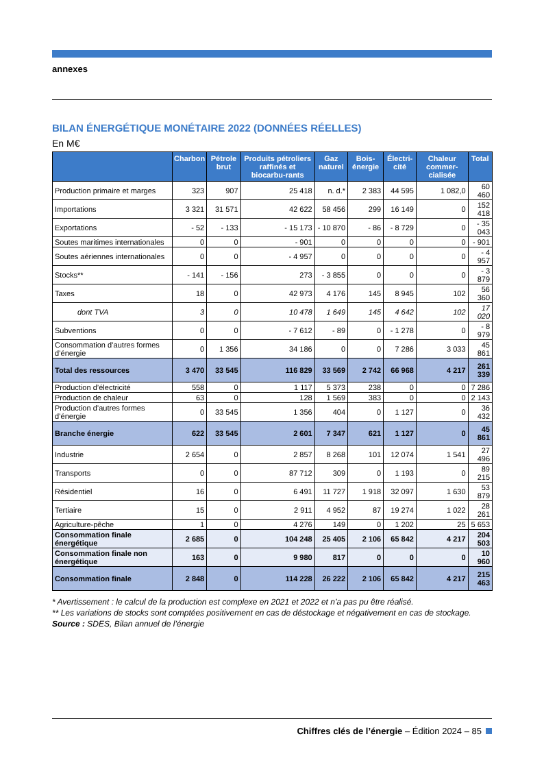annexes
BILAN ÉNERGÉTIQUE MONÉTAIRE 2022 (DONNÉES RÉELLES)
En M€
| | Charbon | Pétrole brut | Produits pétroliers raffinés et biocarbu-rants | Gaz naturel | Bois-énergie | Électri-cité | Chaleur commer-cialisée | Total |
| --- | --- | --- | --- | --- | --- | --- | --- | --- |
| Production primaire et marges | 323 | 907 | 25 418 | n. d.* | 2 383 | 44 595 | 1 082,0 | 60 460 |
| Importations | 3 321 | 31 571 | 42 622 | 58 456 | 299 | 16 149 | 0 | 152 418 |
| Exportations | - 52 | - 133 | - 15 173 | - 10 870 | - 86 | - 8 729 | 0 | - 35 043 |
| Soutes maritimes internationales | 0 | 0 | - 901 | 0 | 0 | 0 | 0 | - 901 |
| Soutes aériennes internationales | 0 | 0 | - 4 957 | 0 | 0 | 0 | 0 | - 4 957 |
| Stocks** | - 141 | - 156 | 273 | - 3 855 | 0 | 0 | 0 | - 3 879 |
| Taxes | 18 | 0 | 42 973 | 4 176 | 145 | 8 945 | 102 | 56 360 |
| dont TVA | 3 | 0 | 10 478 | 1 649 | 145 | 4 642 | 102 | 17 020 |
| Subventions | 0 | 0 | - 7 612 | - 89 | 0 | - 1 278 | 0 | - 8 979 |
| Consommation d’autres formes d’énergie | 0 | 1 356 | 34 186 | 0 | 0 | 7 286 | 3 033 | 45 861 |
| Total des ressources | 3 470 | 33 545 | 116 829 | 33 569 | 2 742 | 66 968 | 4 217 | 261 339 |
| Production d’électricité | 558 | 0 | 1 117 | 5 373 | 238 | 0 | 0 | 7 286 |
| Production de chaleur | 63 | 0 | 128 | 1 569 | 383 | 0 | 0 | 2 143 |
| Production d’autres formes d’énergie | 0 | 33 545 | 1 356 | 404 | 0 | 1 127 | 0 | 36 432 |
| Branche énergie | 622 | 33 545 | 2 601 | 7 347 | 621 | 1 127 | 0 | 45 861 |
| Industrie | 2 654 | 0 | 2 857 | 8 268 | 101 | 12 074 | 1 541 | 27 496 |
| Transports | 0 | 0 | 87 712 | 309 | 0 | 1 193 | 0 | 89 215 |
| Résidentiel | 16 | 0 | 6 491 | 11 727 | 1 918 | 32 097 | 1 630 | 53 879 |
| Tertiaire | 15 | 0 | 2 911 | 4 952 | 87 | 19 274 | 1 022 | 28 261 |
| Agriculture-pêche | 1 | 0 | 4 276 | 149 | 0 | 1 202 | 25 | 5 653 |
| Consommation finale énergétique | 2 685 | 0 | 104 248 | 25 405 | 2 106 | 65 842 | 4 217 | 204 503 |
| Consommation finale non énergétique | 163 | 0 | 9 980 | 817 | 0 | 0 | 0 | 10 960 |
| Consommation finale | 2 848 | 0 | 114 228 | 26 222 | 2 106 | 65 842 | 4 217 | 215 463 |
* Avertissement : le calcul de la production est complexe en 2021 et 2022 et n’a pas pu être réalisé.
** Les variations de stocks sont comptées positivement en cas de déstockage et négativement en cas de stockage.
Source : SDES, Bilan annuel de l’énergie
Chiffres clés de l’énergie – Édition 2024 – 85